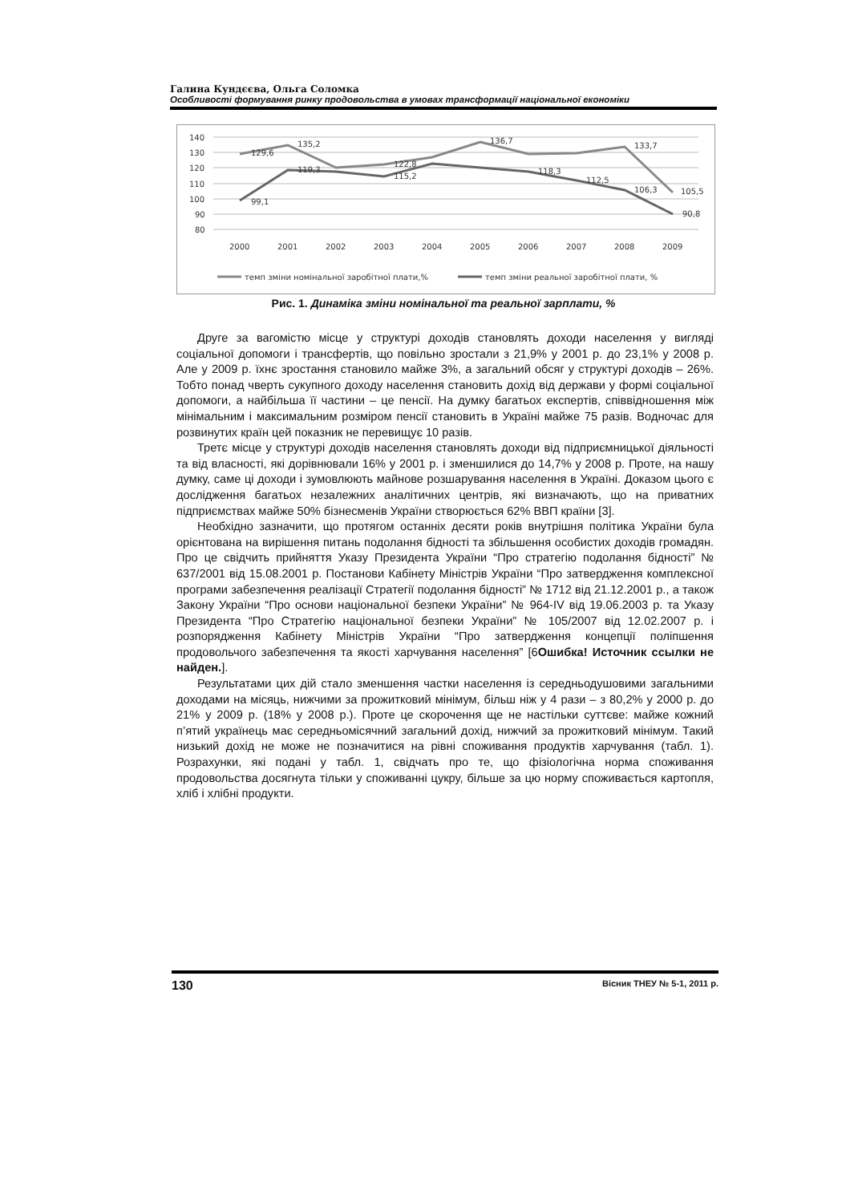Галина Кундєєва, Ольга Соломка
Особливості формування ринку продовольства в умовах трансформації національної економіки
140
130
120
110
100
90
80
129,6
135,2
122,8
136,7
133,7
105,5
99,1
119,3
115,2
118,3
112,5
106,3
90,8
2000
2001
2002
2003
2004
2005
2006
2007
2008
2009
темп зміни номінальної заробітної плати,%
темп зміни реальної заробітної плати, %
Рис. 1. Динаміка зміни номінальної та реальної зарплати, %
Друге за вагомістю місце у структурі доходів становлять доходи населення у вигляді соціальної допомоги і трансфертів, що повільно зростали з 21,9% у 2001 р. до 23,1% у 2008 р. Але у 2009 р. їхнє зростання становило майже 3%, а загальний обсяг у структурі доходів – 26%. Тобто понад чверть сукупного доходу населення становить дохід від держави у формі соціальної допомоги, а найбільша її частини – це пенсії. На думку багатьох експертів, співвідношення між мінімальним і максимальним розміром пенсії становить в Україні майже 75 разів. Водночас для розвинутих країн цей показник не перевищує 10 разів.
Третє місце у структурі доходів населення становлять доходи від підприємницької діяльності та від власності, які дорівнювали 16% у 2001 р. і зменшилися до 14,7% у 2008 р. Проте, на нашу думку, саме ці доходи і зумовлюють майнове розшарування населення в Україні. Доказом цього є дослідження багатьох незалежних аналітичних центрів, які визначають, що на приватних підприємствах майже 50% бізнесменів України створюється 62% ВВП країни [3].
Необхідно зазначити, що протягом останніх десяти років внутрішня політика України була орієнтована на вирішення питань подолання бідності та збільшення особистих доходів громадян. Про це свідчить прийняття Указу Президента України “Про стратегію подолання бідності” № 637/2001 від 15.08.2001 р. Постанови Кабінету Міністрів України “Про затвердження комплексної програми забезпечення реалізації Стратегії подолання бідності” № 1712 від 21.12.2001 р., а також Закону України “Про основи національної безпеки України” № 964-IV від 19.06.2003 р. та Указу Президента “Про Стратегію національної безпеки України” № 105/2007 від 12.02.2007 р. і розпорядження Кабінету Міністрів України “Про затвердження концепції поліпшення продовольчого забезпечення та якості харчування населення” [6Ошибка! Источник ссылки не найден.].
Результатами цих дій стало зменшення частки населення із середньодушовими загальними доходами на місяць, нижчими за прожитковий мінімум, більш ніж у 4 рази – з 80,2% у 2000 р. до 21% у 2009 р. (18% у 2008 р.). Проте це скорочення ще не настільки суттєве: майже кожний п’ятий українець має середньомісячний загальний дохід, нижчий за прожитковий мінімум. Такий низький дохід не може не позначитися на рівні споживання продуктів харчування (табл. 1). Розрахунки, які подані у табл. 1, свідчать про те, що фізіологічна норма споживання продовольства досягнута тільки у споживанні цукру, більше за цю норму споживається картопля, хліб і хлібні продукти.
130 Вісник ТНЕУ № 5-1, 2011 р.